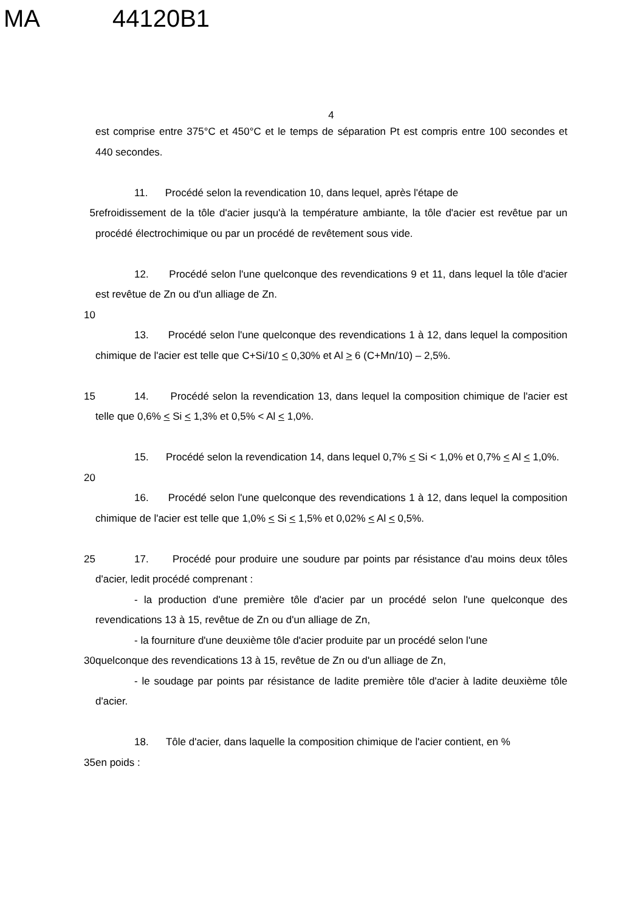MA 44120B1
4
est comprise entre 375°C et 450°C et le temps de séparation Pt est compris entre 100 secondes et 440 secondes.
11. Procédé selon la revendication 10, dans lequel, après l'étape de
5 refroidissement de la tôle d'acier jusqu'à la température ambiante, la tôle d'acier est revêtue par un procédé électrochimique ou par un procédé de revêtement sous vide.
12. Procédé selon l'une quelconque des revendications 9 et 11, dans lequel la tôle d'acier est revêtue de Zn ou d'un alliage de Zn.
10
13. Procédé selon l'une quelconque des revendications 1 à 12, dans lequel la composition chimique de l'acier est telle que C+Si/10 < 0,30% et Al > 6 (C+Mn/10) – 2,5%.
15 14. Procédé selon la revendication 13, dans lequel la composition chimique de l'acier est telle que 0,6% < Si < 1,3% et 0,5% < Al < 1,0%.
15. Procédé selon la revendication 14, dans lequel 0,7% < Si < 1,0% et 0,7% < Al < 1,0%.
20
16. Procédé selon l'une quelconque des revendications 1 à 12, dans lequel la composition chimique de l'acier est telle que 1,0% < Si < 1,5% et 0,02% < Al < 0,5%.
25 17. Procédé pour produire une soudure par points par résistance d'au moins deux tôles d'acier, ledit procédé comprenant :
- la production d'une première tôle d'acier par un procédé selon l'une quelconque des revendications 13 à 15, revêtue de Zn ou d'un alliage de Zn,
- la fourniture d'une deuxième tôle d'acier produite par un procédé selon l'une
30 quelconque des revendications 13 à 15, revêtue de Zn ou d'un alliage de Zn,
- le soudage par points par résistance de ladite première tôle d'acier à ladite deuxième tôle d'acier.
18. Tôle d'acier, dans laquelle la composition chimique de l'acier contient, en %
35 en poids :